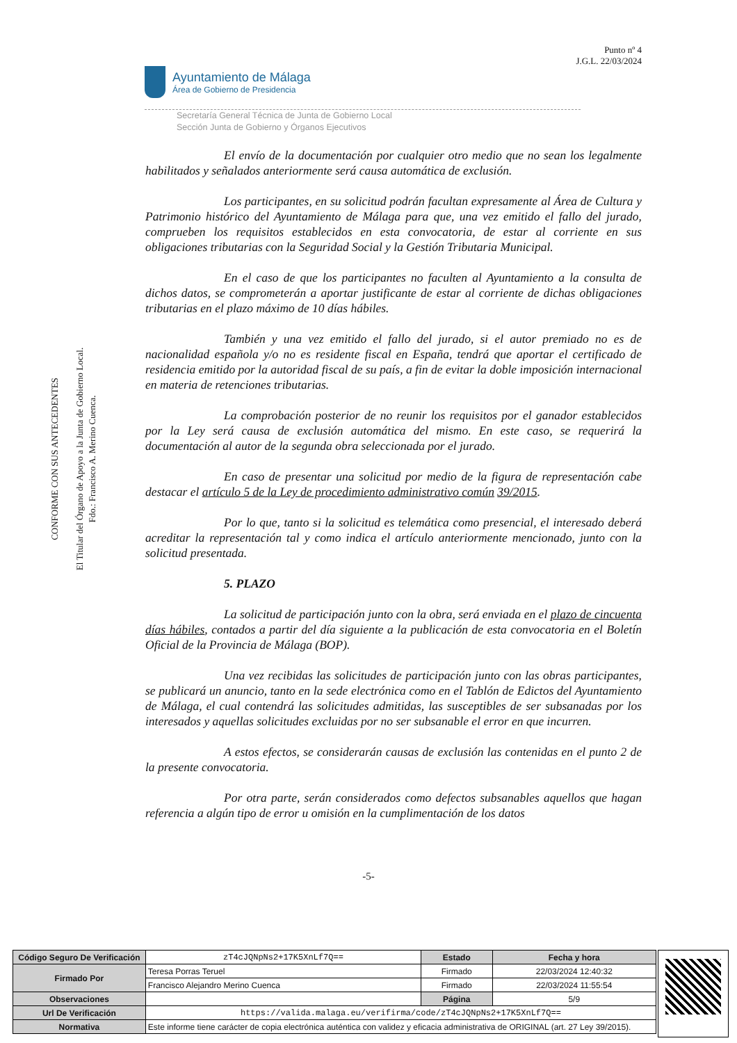Punto nº 4
J.G.L. 22/03/2024
Ayuntamiento de Málaga
Área de Gobierno de Presidencia
Secretaría General Técnica de Junta de Gobierno Local
Sección Junta de Gobierno y Órganos Ejecutivos
CONFORME CON SUS ANTECEDENTES
El Titular del Órgano de Apoyo a la Junta de Gobierno Local.
Fdo.: Francisco A. Merino Cuenca.
El envío de la documentación por cualquier otro medio que no sean los legalmente habilitados y señalados anteriormente será causa automática de exclusión.
Los participantes, en su solicitud podrán facultan expresamente al Área de Cultura y Patrimonio histórico del Ayuntamiento de Málaga para que, una vez emitido el fallo del jurado, comprueben los requisitos establecidos en esta convocatoria, de estar al corriente en sus obligaciones tributarias con la Seguridad Social y la Gestión Tributaria Municipal.
En el caso de que los participantes no faculten al Ayuntamiento a la consulta de dichos datos, se comprometerán a aportar justificante de estar al corriente de dichas obligaciones tributarias en el plazo máximo de 10 días hábiles.
También y una vez emitido el fallo del jurado, si el autor premiado no es de nacionalidad española y/o no es residente fiscal en España, tendrá que aportar el certificado de residencia emitido por la autoridad fiscal de su país, a fin de evitar la doble imposición internacional en materia de retenciones tributarias.
La comprobación posterior de no reunir los requisitos por el ganador establecidos por la Ley será causa de exclusión automática del mismo. En este caso, se requerirá la documentación al autor de la segunda obra seleccionada por el jurado.
En caso de presentar una solicitud por medio de la figura de representación cabe destacar el artículo 5 de la Ley de procedimiento administrativo común 39/2015.
Por lo que, tanto si la solicitud es telemática como presencial, el interesado deberá acreditar la representación tal y como indica el artículo anteriormente mencionado, junto con la solicitud presentada.
5. PLAZO
La solicitud de participación junto con la obra, será enviada en el plazo de cincuenta días hábiles, contados a partir del día siguiente a la publicación de esta convocatoria en el Boletín Oficial de la Provincia de Málaga (BOP).
Una vez recibidas las solicitudes de participación junto con las obras participantes, se publicará un anuncio, tanto en la sede electrónica como en el Tablón de Edictos del Ayuntamiento de Málaga, el cual contendrá las solicitudes admitidas, las susceptibles de ser subsanadas por los interesados y aquellas solicitudes excluidas por no ser subsanable el error en que incurren.
A estos efectos, se considerarán causas de exclusión las contenidas en el punto 2 de la presente convocatoria.
Por otra parte, serán considerados como defectos subsanables aquellos que hagan referencia a algún tipo de error u omisión en la cumplimentación de los datos
-5-
| Código Seguro De Verificación | zT4cJQNpNs2+17K5XnLf7Q== | Estado | Fecha y hora |
| Firmado Por | Teresa Porras Teruel | Firmado | 22/03/2024 12:40:32 |
| | Francisco Alejandro Merino Cuenca | Firmado | 22/03/2024 11:55:54 |
| Observaciones | | Página | 5/9 |
| Url De Verificación | https://valida.malaga.eu/verifirma/code/zT4cJQNpNs2+17K5XnLf7Q== | | |
| Normativa | Este informe tiene carácter de copia electrónica auténtica con validez y eficacia administrativa de ORIGINAL (art. 27 Ley 39/2015). | | |